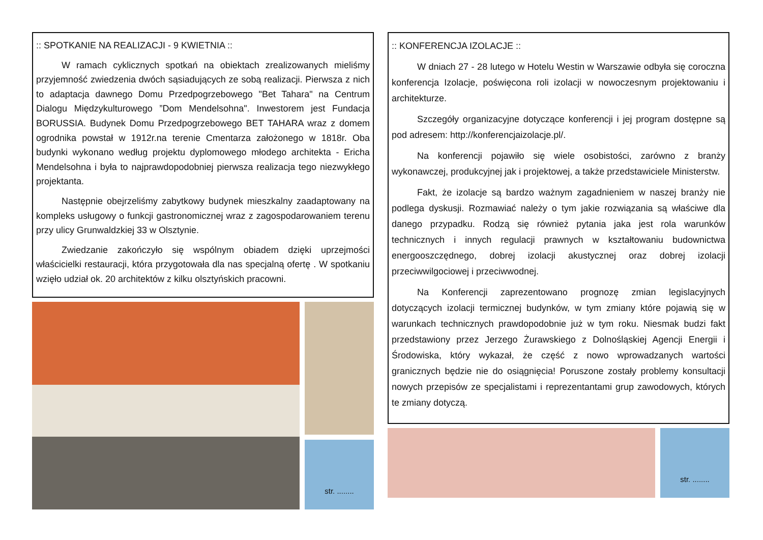:: SPOTKANIE NA REALIZACJI - 9 KWIETNIA ::
W ramach cyklicznych spotkań na obiektach zrealizowanych mieliśmy przyjemność zwiedzenia dwóch sąsiadujących ze sobą realizacji. Pierwsza z nich to adaptacja dawnego Domu Przedpogrzebowego "Bet Tahara" na Centrum Dialogu Międzykulturowego ”Dom Mendelsohna". Inwestorem jest Fundacja BORUSSIA. Budynek Domu Przedpogrzebowego BET TAHARA wraz z domem ogrodnika powstał w 1912r.na terenie Cmentarza założonego w 1818r. Oba budynki wykonano według projektu dyplomowego młodego architekta - Ericha Mendelsohna i była to najprawdopodobniej pierwsza realizacja tego niezwykłego projektanta.
Następnie obejrzeliśmy zabytkowy budynek mieszkalny zaadaptowany na kompleks usługowy o funkcji gastronomicznej wraz z zagospodarowaniem terenu przy ulicy Grunwaldzkiej 33 w Olsztynie.
Zwiedzanie zakończyło się wspólnym obiadem dzięki uprzejmości właścicielki restauracji, która przygotowała dla nas specjalną ofertę . W spotkaniu wzięło udział ok. 20 architektów z kilku olsztyńskich pracowni.
str. ........
:: KONFERENCJA IZOLACJE ::
W dniach 27 - 28 lutego w Hotelu Westin w Warszawie odbyła się coroczna konferencja Izolacje, poświęcona roli izolacji w nowoczesnym projektowaniu i architekturze.
Szczegóły organizacyjne dotyczące konferencji i jej program dostępne są pod adresem: http://konferencjaizolacje.pl/.
Na konferencji pojawiło się wiele osobistości, zarówno z branży wykonawczej, produkcyjnej jak i projektowej, a także przedstawiciele Ministerstw.
Fakt, że izolacje są bardzo ważnym zagadnieniem w naszej branży nie podlega dyskusji. Rozmawiać należy o tym jakie rozwiązania są właściwe dla danego przypadku. Rodzą się również pytania jaka jest rola warunków technicznych i innych regulacji prawnych w kształtowaniu budownictwa energooszczędnego, dobrej izolacji akustycznej oraz dobrej izolacji przeciwwilgociowej i przeciwwodnej.
Na Konferencji zaprezentowano prognozę zmian legislacyjnych dotyczących izolacji termicznej budynków, w tym zmiany które pojawią się w warunkach technicznych prawdopodobnie już w tym roku. Niesmak budzi fakt przedstawiony przez Jerzego Żurawskiego z Dolnośląskiej Agencji Energii i Środowiska, który wykazał, że część z nowo wprowadzanych wartości granicznych będzie nie do osiągnięcia! Poruszone zostały problemy konsultacji nowych przepisów ze specjalistami i reprezentantami grup zawodowych, których te zmiany dotyczą.
str. ........